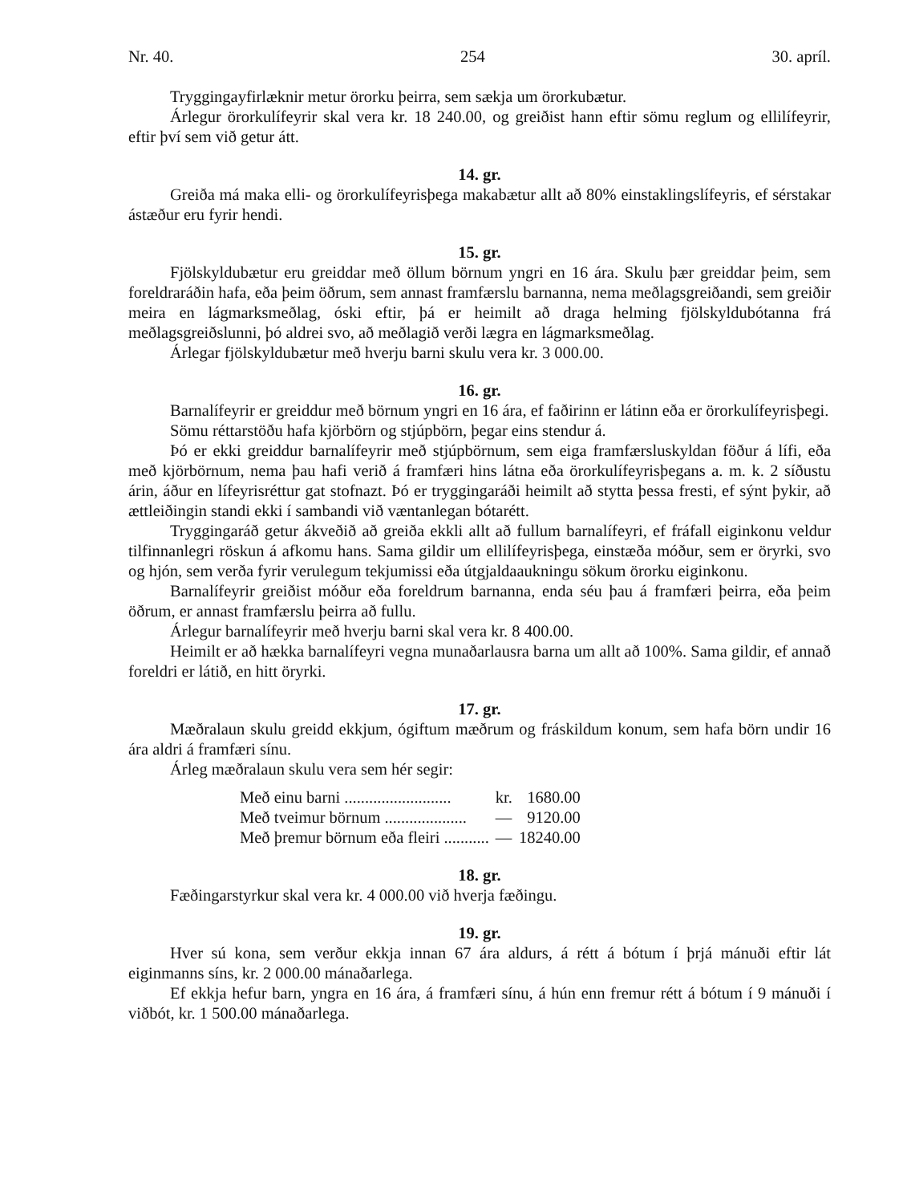Nr. 40. 254 30. apríl.
Tryggingayfirlæknir metur örorku þeirra, sem sækja um örorkubætur.
Árlegur örorkulífeyrir skal vera kr. 18 240.00, og greiðist hann eftir sömu reglum og ellilífeyrir, eftir því sem við getur átt.
14. gr.
Greiða má maka elli- og örorkulífeyrisþega makabætur allt að 80% einstaklingslífeyris, ef sérstakar ástæður eru fyrir hendi.
15. gr.
Fjölskyldubætur eru greiddar með öllum börnum yngri en 16 ára. Skulu þær greiddar þeim, sem foreldraráðin hafa, eða þeim öðrum, sem annast framfærslu barnanna, nema meðlagsgreiðandi, sem greiðir meira en lágmarksmeðlag, óski eftir, þá er heimilt að draga helming fjölskyldubótanna frá meðlagsgreiðslunni, þó aldrei svo, að meðlagið verði lægra en lágmarksmeðlag.
Árlegar fjölskyldubætur með hverju barni skulu vera kr. 3 000.00.
16. gr.
Barnalífeyrir er greiddur með börnum yngri en 16 ára, ef faðirinn er látinn eða er örorkulífeyrisþegi.
Sömu réttarstöðu hafa kjörbörn og stjúpbörn, þegar eins stendur á.
Þó er ekki greiddur barnalífeyrir með stjúpbörnum, sem eiga framfærsluskyldan föður á lífi, eða með kjörbörnum, nema þau hafi verið á framfæri hins látna eða örorkulífeyrisþegans a. m. k. 2 síðustu árin, áður en lífeyrisréttur gat stofnazt. Þó er tryggingaráði heimilt að stytta þessa fresti, ef sýnt þykir, að ættleiðingin standi ekki í sambandi við væntanlegan bótarétt.
Tryggingaráð getur ákveðið að greiða ekkli allt að fullum barnalífeyri, ef fráfall eiginkonu veldur tilfinnanlegri röskun á afkomu hans. Sama gildir um ellilífeyrisþega, einstæða móður, sem er öryrki, svo og hjón, sem verða fyrir verulegum tekjumissi eða útgjaldaaukningu sökum örorku eiginkonu.
Barnalífeyrir greiðist móður eða foreldrum barnanna, enda séu þau á framfæri þeirra, eða þeim öðrum, er annast framfærslu þeirra að fullu.
Árlegur barnalífeyrir með hverju barni skal vera kr. 8 400.00.
Heimilt er að hækka barnalífeyri vegna munaðarlausra barna um allt að 100%. Sama gildir, ef annað foreldri er látið, en hitt öryrki.
17. gr.
Mæðralaun skulu greidd ekkjum, ógiftum mæðrum og fráskildum konum, sem hafa börn undir 16 ára aldri á framfæri sínu.
Árleg mæðralaun skulu vera sem hér segir:
| Með einu barni .......................... | kr. | 1680.00 |
| Með tveimur börnum .................... | — | 9120.00 |
| Með þremur börnum eða fleiri ........... | — | 18240.00 |
18. gr.
Fæðingarstyrkur skal vera kr. 4 000.00 við hverja fæðingu.
19. gr.
Hver sú kona, sem verður ekkja innan 67 ára aldurs, á rétt á bótum í þrjá mánuði eftir lát eiginmanns síns, kr. 2 000.00 mánaðarlega.
Ef ekkja hefur barn, yngra en 16 ára, á framfæri sínu, á hún enn fremur rétt á bótum í 9 mánuði í viðbót, kr. 1 500.00 mánaðarlega.